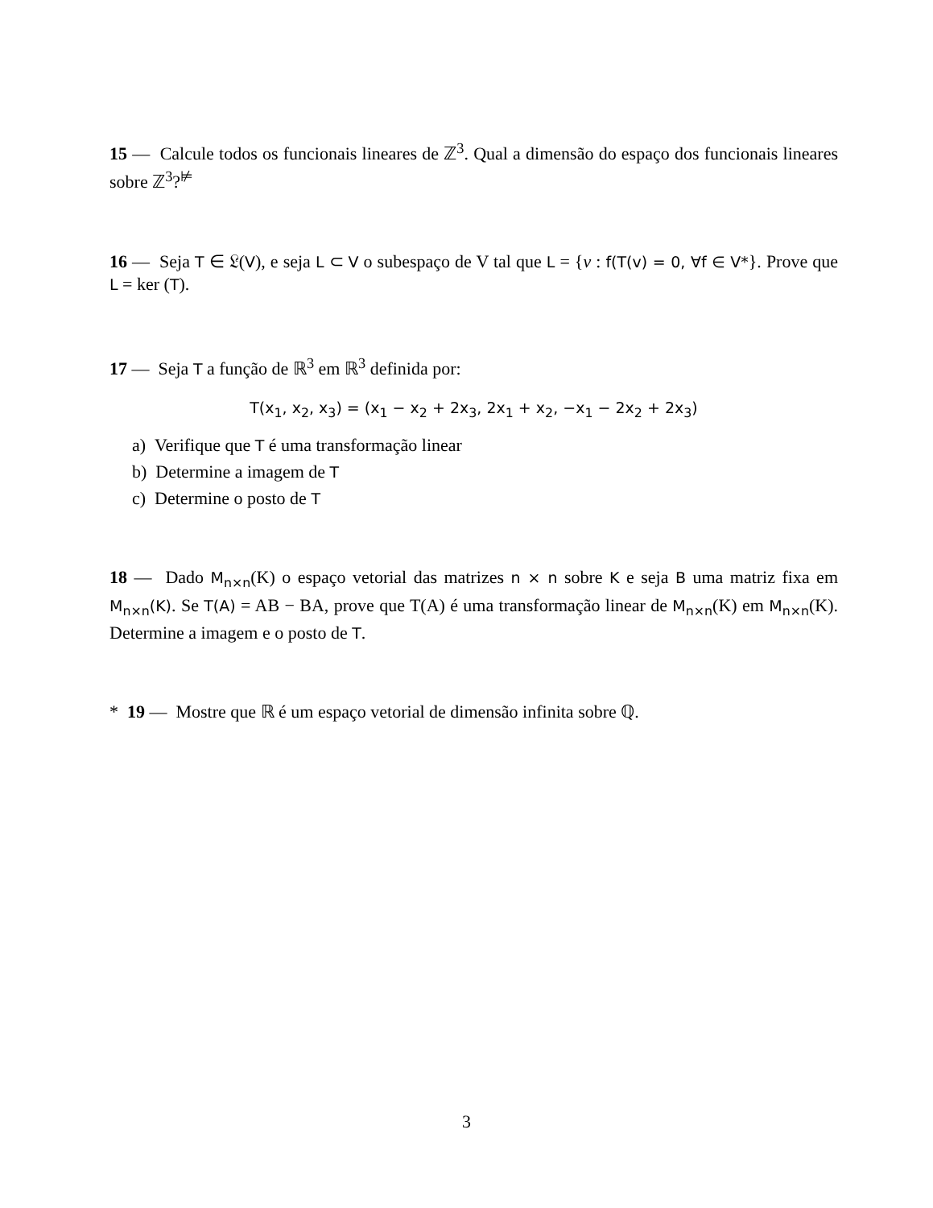15 — Calcule todos os funcionais lineares de ℤ<sup>3</sup>. Qual a dimensão do espaço dos funcionais lineares sobre ℤ<sup>3</sup>?<sup>⊭</sup>
16 — Seja T ∈ 𝔏(V), e seja L ⊂ V o subespaço de V tal que L = {v : f(T(v) = 0, ∀f ∈ V*}. Prove que L = ker (T).
17 — Seja T a função de ℝ<sup>3</sup> em ℝ<sup>3</sup> definida por:
T(x<sub>1</sub>, x<sub>2</sub>, x<sub>3</sub>) = (x<sub>1</sub> − x<sub>2</sub> + 2x<sub>3</sub>, 2x<sub>1</sub> + x<sub>2</sub>, −x<sub>1</sub> − 2x<sub>2</sub> + 2x<sub>3</sub>)
a) Verifique que T é uma transformação linear
b) Determine a imagem de T
c) Determine o posto de T
18 — Dado M<sub>n×n</sub>(K) o espaço vetorial das matrizes n × n sobre K e seja B uma matriz fixa em M<sub>n×n</sub>(K). Se T(A) = AB − BA, prove que T(A) é uma transformação linear de M<sub>n×n</sub>(K) em M<sub>n×n</sub>(K). Determine a imagem e o posto de T.
* 19 — Mostre que ℝ é um espaço vetorial de dimensão infinita sobre ℚ.
3